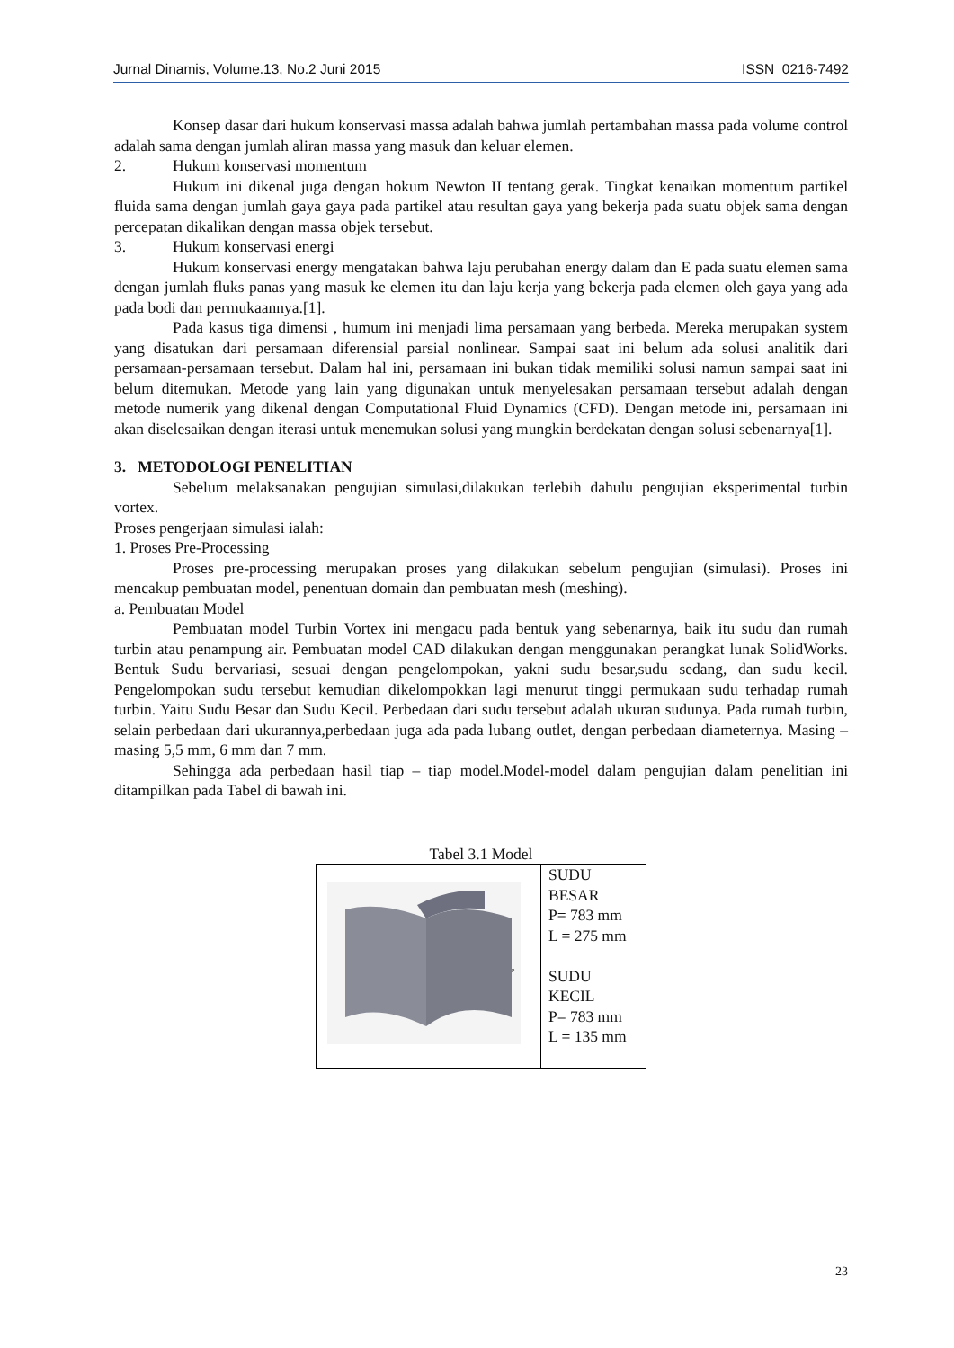Jurnal Dinamis, Volume.13, No.2 Juni 2015 ISSN 0216-7492
Konsep dasar dari hukum konservasi massa adalah bahwa jumlah pertambahan massa pada volume control adalah sama dengan jumlah aliran massa yang masuk dan keluar elemen.
2. Hukum konservasi momentum
Hukum ini dikenal juga dengan hokum Newton II tentang gerak. Tingkat kenaikan momentum partikel fluida sama dengan jumlah gaya gaya pada partikel atau resultan gaya yang bekerja pada suatu objek sama dengan percepatan dikalikan dengan massa objek tersebut.
3. Hukum konservasi energi
Hukum konservasi energy mengatakan bahwa laju perubahan energy dalam dan E pada suatu elemen sama dengan jumlah fluks panas yang masuk ke elemen itu dan laju kerja yang bekerja pada elemen oleh gaya yang ada pada bodi dan permukaannya.[1].
Pada kasus tiga dimensi , humum ini menjadi lima persamaan yang berbeda. Mereka merupakan system yang disatukan dari persamaan diferensial parsial nonlinear. Sampai saat ini belum ada solusi analitik dari persamaan-persamaan tersebut. Dalam hal ini, persamaan ini bukan tidak memiliki solusi namun sampai saat ini belum ditemukan. Metode yang lain yang digunakan untuk menyelesakan persamaan tersebut adalah dengan metode numerik yang dikenal dengan Computational Fluid Dynamics (CFD). Dengan metode ini, persamaan ini akan diselesaikan dengan iterasi untuk menemukan solusi yang mungkin berdekatan dengan solusi sebenarnya[1].
3. METODOLOGI PENELITIAN
Sebelum melaksanakan pengujian simulasi,dilakukan terlebih dahulu pengujian eksperimental turbin vortex.
Proses pengerjaan simulasi ialah:
1. Proses Pre-Processing
Proses pre-processing merupakan proses yang dilakukan sebelum pengujian (simulasi). Proses ini mencakup pembuatan model, penentuan domain dan pembuatan mesh (meshing).
a. Pembuatan Model
Pembuatan model Turbin Vortex ini mengacu pada bentuk yang sebenarnya, baik itu sudu dan rumah turbin atau penampung air. Pembuatan model CAD dilakukan dengan menggunakan perangkat lunak SolidWorks. Bentuk Sudu bervariasi, sesuai dengan pengelompokan, yakni sudu besar,sudu sedang, dan sudu kecil. Pengelompokan sudu tersebut kemudian dikelompokkan lagi menurut tinggi permukaan sudu terhadap rumah turbin. Yaitu Sudu Besar dan Sudu Kecil. Perbedaan dari sudu tersebut adalah ukuran sudunya. Pada rumah turbin, selain perbedaan dari ukurannya,perbedaan juga ada pada lubang outlet, dengan perbedaan diameternya. Masing – masing 5,5 mm, 6 mm dan 7 mm.
Sehingga ada perbedaan hasil tiap – tiap model.Model-model dalam pengujian dalam penelitian ini ditampilkan pada Tabel di bawah ini.
Tabel 3.1 Model
| P | SUDU BESAR P= 783 mm L = 275 mm SUDU KECIL P= 783 mm L = 135 mm |
23